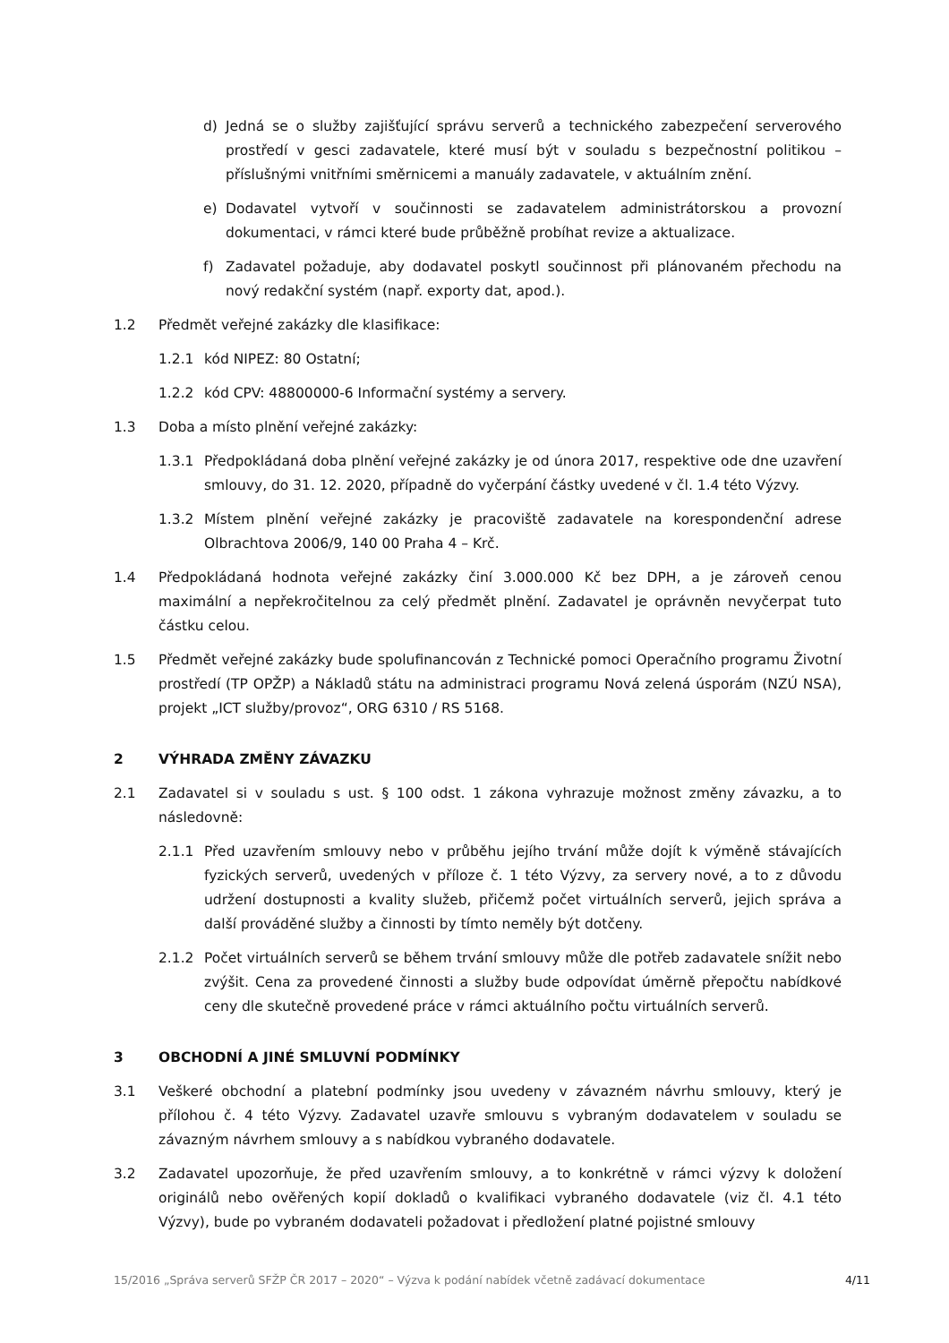d) Jedná se o služby zajišťující správu serverů a technického zabezpečení serverového prostředí v gesci zadavatele, které musí být v souladu s bezpečnostní politikou – příslušnými vnitřními směrnicemi a manuály zadavatele, v aktuálním znění.
e) Dodavatel vytvoří v součinnosti se zadavatelem administrátorskou a provozní dokumentaci, v rámci které bude průběžně probíhat revize a aktualizace.
f) Zadavatel požaduje, aby dodavatel poskytl součinnost při plánovaném přechodu na nový redakční systém (např. exporty dat, apod.).
1.2 Předmět veřejné zakázky dle klasifikace:
1.2.1 kód NIPEZ: 80 Ostatní;
1.2.2 kód CPV: 48800000-6 Informační systémy a servery.
1.3 Doba a místo plnění veřejné zakázky:
1.3.1 Předpokládaná doba plnění veřejné zakázky je od února 2017, respektive ode dne uzavření smlouvy, do 31. 12. 2020, případně do vyčerpání částky uvedené v čl. 1.4 této Výzvy.
1.3.2 Místem plnění veřejné zakázky je pracoviště zadavatele na korespondenční adrese Olbrachtova 2006/9, 140 00 Praha 4 – Krč.
1.4 Předpokládaná hodnota veřejné zakázky činí 3.000.000 Kč bez DPH, a je zároveň cenou maximální a nepřekročitelnou za celý předmět plnění. Zadavatel je oprávněn nevyčerpat tuto částku celou.
1.5 Předmět veřejné zakázky bude spolufinancován z Technické pomoci Operačního programu Životní prostředí (TP OPŽP) a Nákladů státu na administraci programu Nová zelená úsporám (NZÚ NSA), projekt „ICT služby/provoz“, ORG 6310 / RS 5168.
2 VÝHRADA ZMĚNY ZÁVAZKU
2.1 Zadavatel si v souladu s ust. § 100 odst. 1 zákona vyhrazuje možnost změny závazku, a to následovně:
2.1.1 Před uzavřením smlouvy nebo v průběhu jejího trvání může dojít k výměně stávajících fyzických serverů, uvedených v příloze č. 1 této Výzvy, za servery nové, a to z důvodu udržení dostupnosti a kvality služeb, přičemž počet virtuálních serverů, jejich správa a další prováděné služby a činnosti by tímto neměly být dotčeny.
2.1.2 Počet virtuálních serverů se během trvání smlouvy může dle potřeb zadavatele snížit nebo zvýšit. Cena za provedené činnosti a služby bude odpovídat úměrně přepočtu nabídkové ceny dle skutečně provedené práce v rámci aktuálního počtu virtuálních serverů.
3 OBCHODNÍ A JINÉ SMLUVNÍ PODMÍNKY
3.1 Veškeré obchodní a platební podmínky jsou uvedeny v závazném návrhu smlouvy, který je přílohou č. 4 této Výzvy. Zadavatel uzavře smlouvu s vybraným dodavatelem v souladu se závazným návrhem smlouvy a s nabídkou vybraného dodavatele.
3.2 Zadavatel upozorňuje, že před uzavřením smlouvy, a to konkrétně v rámci výzvy k doložení originálů nebo ověřených kopií dokladů o kvalifikaci vybraného dodavatele (viz čl. 4.1 této Výzvy), bude po vybraném dodavateli požadovat i předložení platné pojistné smlouvy
15/2016 „Správa serverů SFŽP ČR 2017 – 2020“ – Výzva k podání nabídek včetně zadávací dokumentace 4/11